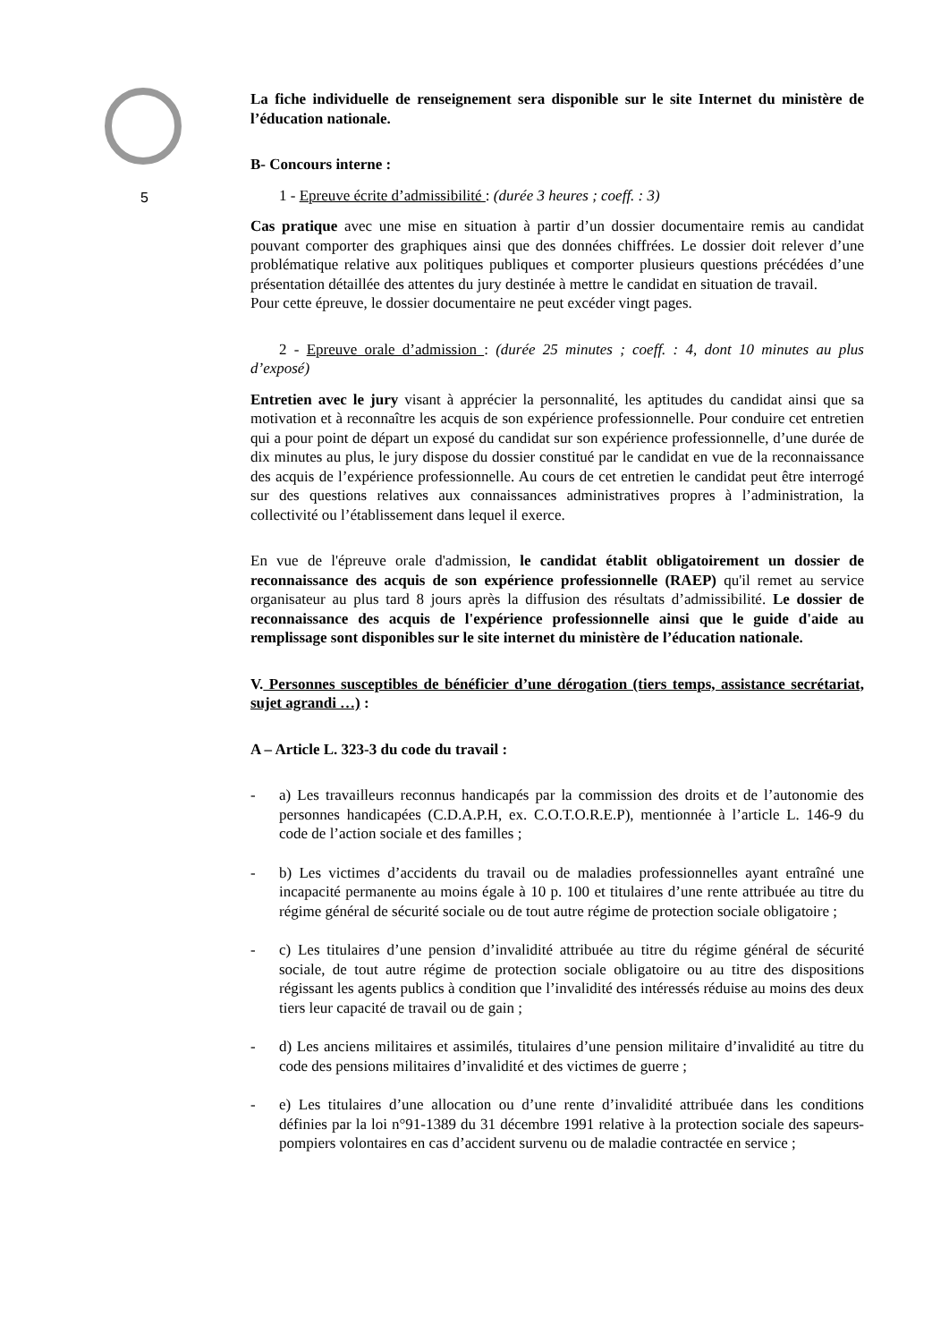5
La fiche individuelle de renseignement sera disponible sur le site Internet du ministère de l’éducation nationale.
B- Concours interne :
1 - Epreuve écrite d’admissibilité : (durée 3 heures ; coeff. : 3)
Cas pratique avec une mise en situation à partir d’un dossier documentaire remis au candidat pouvant comporter des graphiques ainsi que des données chiffrées. Le dossier doit relever d’une problématique relative aux politiques publiques et comporter plusieurs questions précédées d’une présentation détaillée des attentes du jury destinée à mettre le candidat en situation de travail.
Pour cette épreuve, le dossier documentaire ne peut excéder vingt pages.
2 - Epreuve orale d’admission : (durée 25 minutes ; coeff. : 4, dont 10 minutes au plus d’exposé)
Entretien avec le jury visant à apprécier la personnalité, les aptitudes du candidat ainsi que sa motivation et à reconnaître les acquis de son expérience professionnelle. Pour conduire cet entretien qui a pour point de départ un exposé du candidat sur son expérience professionnelle, d’une durée de dix minutes au plus, le jury dispose du dossier constitué par le candidat en vue de la reconnaissance des acquis de l’expérience professionnelle. Au cours de cet entretien le candidat peut être interrogé sur des questions relatives aux connaissances administratives propres à l’administration, la collectivité ou l’établissement dans lequel il exerce.
En vue de l'épreuve orale d'admission, le candidat établit obligatoirement un dossier de reconnaissance des acquis de son expérience professionnelle (RAEP) qu'il remet au service organisateur au plus tard 8 jours après la diffusion des résultats d’admissibilité. Le dossier de reconnaissance des acquis de l'expérience professionnelle ainsi que le guide d'aide au remplissage sont disponibles sur le site internet du ministère de l’éducation nationale.
V. Personnes susceptibles de bénéficier d’une dérogation (tiers temps, assistance secrétariat, sujet agrandi …) :
A – Article L. 323-3 du code du travail :
- a) Les travailleurs reconnus handicapés par la commission des droits et de l’autonomie des personnes handicapées (C.D.A.P.H, ex. C.O.T.O.R.E.P), mentionnée à l’article L. 146-9 du code de l’action sociale et des familles ;
- b) Les victimes d’accidents du travail ou de maladies professionnelles ayant entraîné une incapacité permanente au moins égale à 10 p. 100 et titulaires d’une rente attribuée au titre du régime général de sécurité sociale ou de tout autre régime de protection sociale obligatoire ;
- c) Les titulaires d’une pension d’invalidité attribuée au titre du régime général de sécurité sociale, de tout autre régime de protection sociale obligatoire ou au titre des dispositions régissant les agents publics à condition que l’invalidité des intéressés réduise au moins des deux tiers leur capacité de travail ou de gain ;
- d) Les anciens militaires et assimilés, titulaires d’une pension militaire d’invalidité au titre du code des pensions militaires d’invalidité et des victimes de guerre ;
- e) Les titulaires d’une allocation ou d’une rente d’invalidité attribuée dans les conditions définies par la loi n°91-1389 du 31 décembre 1991 relative à la protection sociale des sapeurs-pompiers volontaires en cas d’accident survenu ou de maladie contractée en service ;